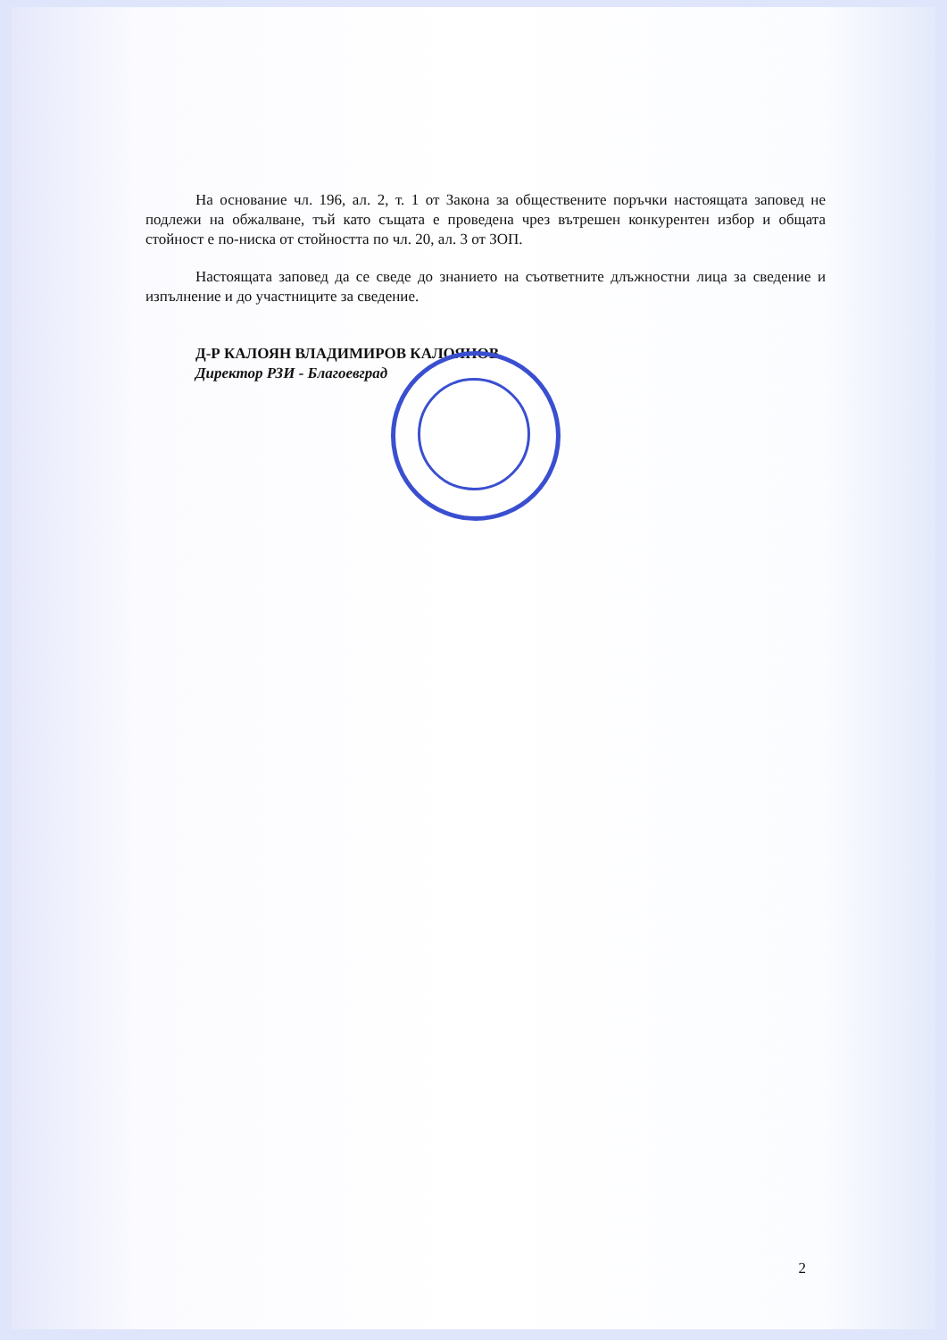На основание чл. 196, ал. 2, т. 1 от Закона за обществените поръчки настоящата заповед не подлежи на обжалване, тъй като същата е проведена чрез вътрешен конкурентен избор и общата стойност е по-ниска от стойността по чл. 20, ал. 3 от ЗОП.
Настоящата заповед да се сведе до знанието на съответните длъжностни лица за сведение и изпълнение и до участниците за сведение.
Д-Р КАЛОЯН ВЛАДИМИРОВ КАЛОЯНОВ
Директор РЗИ - Благоевград
2